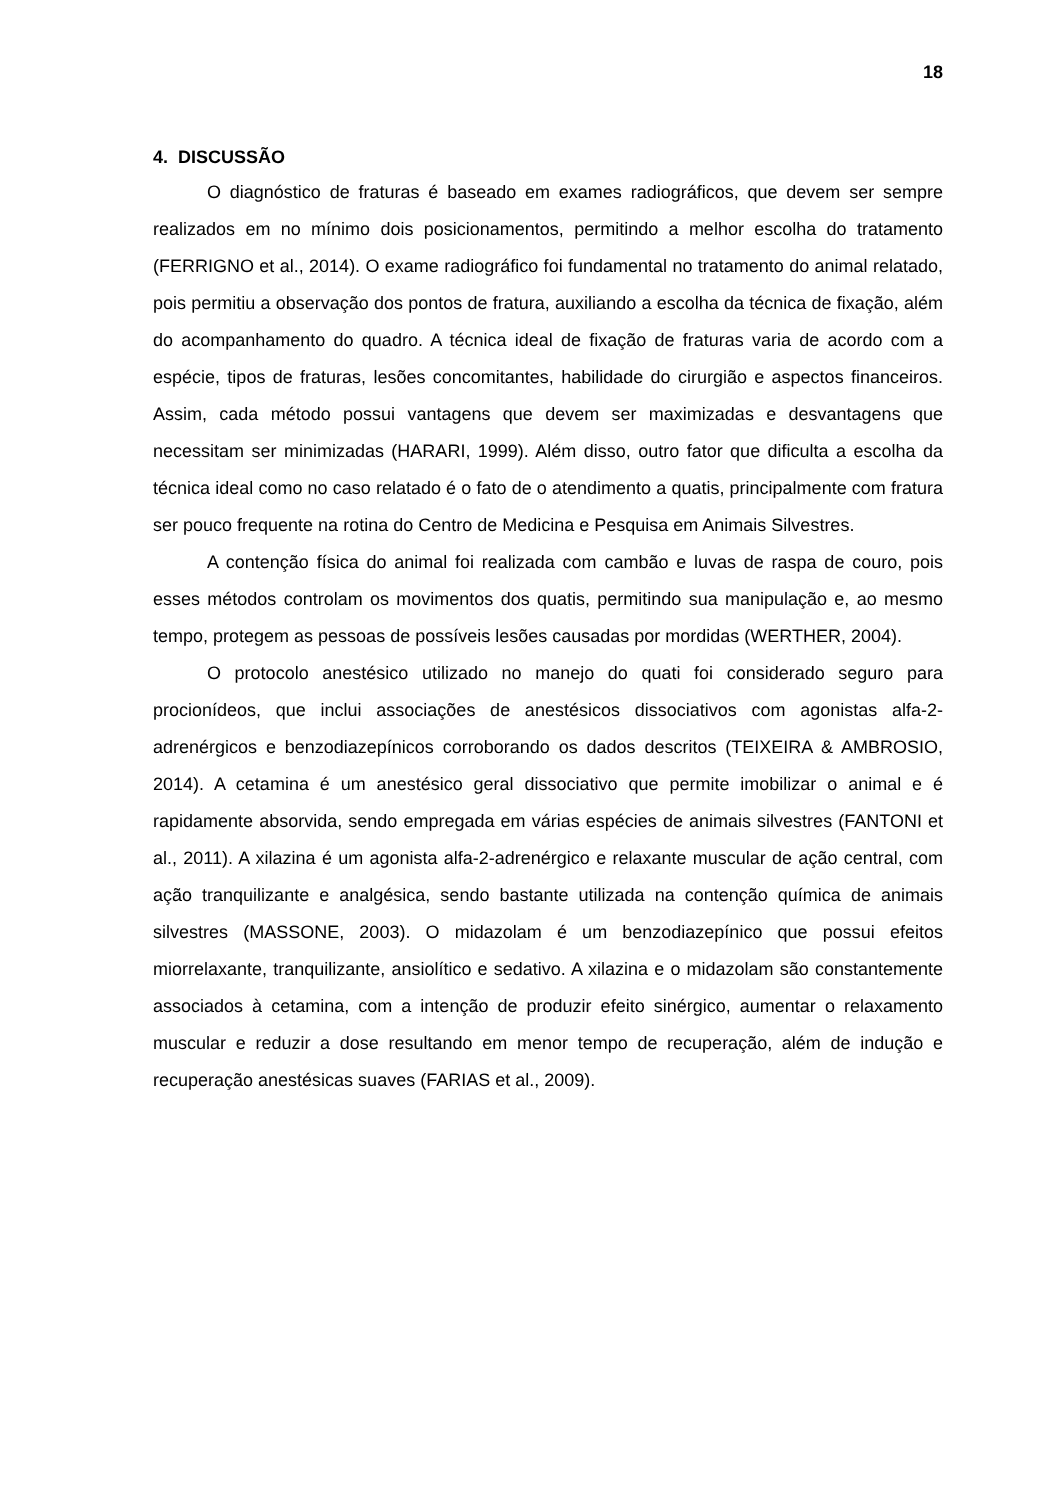18
4. DISCUSSÃO
O diagnóstico de fraturas é baseado em exames radiográficos, que devem ser sempre realizados em no mínimo dois posicionamentos, permitindo a melhor escolha do tratamento (FERRIGNO et al., 2014). O exame radiográfico foi fundamental no tratamento do animal relatado, pois permitiu a observação dos pontos de fratura, auxiliando a escolha da técnica de fixação, além do acompanhamento do quadro. A técnica ideal de fixação de fraturas varia de acordo com a espécie, tipos de fraturas, lesões concomitantes, habilidade do cirurgião e aspectos financeiros. Assim, cada método possui vantagens que devem ser maximizadas e desvantagens que necessitam ser minimizadas (HARARI, 1999). Além disso, outro fator que dificulta a escolha da técnica ideal como no caso relatado é o fato de o atendimento a quatis, principalmente com fratura ser pouco frequente na rotina do Centro de Medicina e Pesquisa em Animais Silvestres.
A contenção física do animal foi realizada com cambão e luvas de raspa de couro, pois esses métodos controlam os movimentos dos quatis, permitindo sua manipulação e, ao mesmo tempo, protegem as pessoas de possíveis lesões causadas por mordidas (WERTHER, 2004).
O protocolo anestésico utilizado no manejo do quati foi considerado seguro para procionídeos, que inclui associações de anestésicos dissociativos com agonistas alfa-2-adrenérgicos e benzodiazepínicos corroborando os dados descritos (TEIXEIRA & AMBROSIO, 2014). A cetamina é um anestésico geral dissociativo que permite imobilizar o animal e é rapidamente absorvida, sendo empregada em várias espécies de animais silvestres (FANTONI et al., 2011). A xilazina é um agonista alfa-2-adrenérgico e relaxante muscular de ação central, com ação tranquilizante e analgésica, sendo bastante utilizada na contenção química de animais silvestres (MASSONE, 2003). O midazolam é um benzodiazepínico que possui efeitos miorrelaxante, tranquilizante, ansiolítico e sedativo. A xilazina e o midazolam são constantemente associados à cetamina, com a intenção de produzir efeito sinérgico, aumentar o relaxamento muscular e reduzir a dose resultando em menor tempo de recuperação, além de indução e recuperação anestésicas suaves (FARIAS et al., 2009).